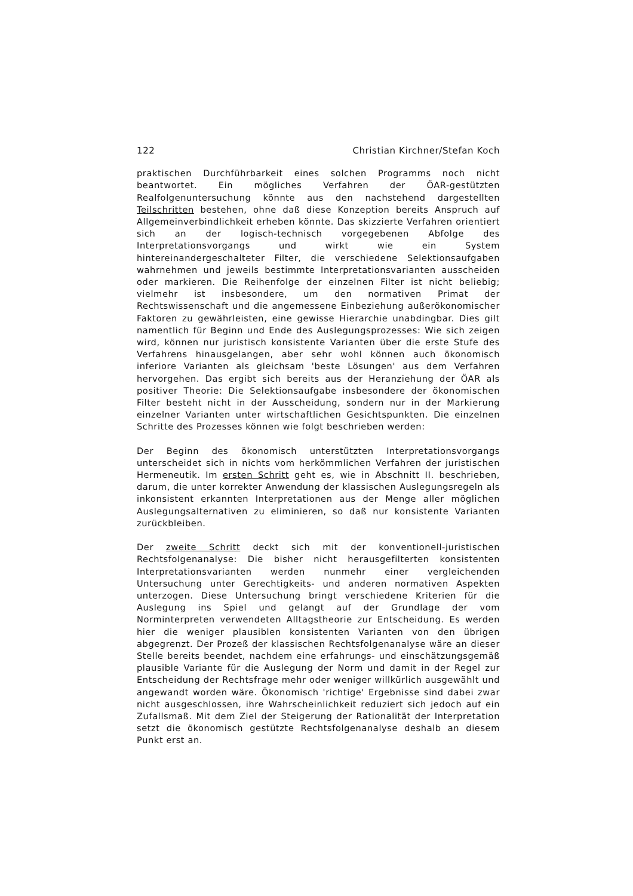122 Christian Kirchner/Stefan Koch
praktischen Durchführbarkeit eines solchen Programms noch nicht beantwortet. Ein mögliches Verfahren der ÖAR-gestützten Realfolgenuntersuchung könnte aus den nachstehend dargestellten Teilschritten bestehen, ohne daß diese Konzeption bereits Anspruch auf Allgemeinverbindlichkeit erheben könnte. Das skizzierte Verfahren orientiert sich an der logisch-technisch vorgegebenen Abfolge des Interpretationsvorgangs und wirkt wie ein System hintereinandergeschalteter Filter, die verschiedene Selektionsaufgaben wahrnehmen und jeweils bestimmte Interpretationsvarianten ausscheiden oder markieren. Die Reihenfolge der einzelnen Filter ist nicht beliebig; vielmehr ist insbesondere, um den normativen Primat der Rechtswissenschaft und die angemessene Einbeziehung außerökonomischer Faktoren zu gewährleisten, eine gewisse Hierarchie unabdingbar. Dies gilt namentlich für Beginn und Ende des Auslegungsprozesses: Wie sich zeigen wird, können nur juristisch konsistente Varianten über die erste Stufe des Verfahrens hinausgelangen, aber sehr wohl können auch ökonomisch inferiore Varianten als gleichsam 'beste Lösungen' aus dem Verfahren hervorgehen. Das ergibt sich bereits aus der Heranziehung der ÖAR als positiver Theorie: Die Selektionsaufgabe insbesondere der ökonomischen Filter besteht nicht in der Ausscheidung, sondern nur in der Markierung einzelner Varianten unter wirtschaftlichen Gesichtspunkten. Die einzelnen Schritte des Prozesses können wie folgt beschrieben werden:
Der Beginn des ökonomisch unterstützten Interpretationsvorgangs unterscheidet sich in nichts vom herkömmlichen Verfahren der juristischen Hermeneutik. Im ersten Schritt geht es, wie in Abschnitt II. beschrieben, darum, die unter korrekter Anwendung der klassischen Auslegungsregeln als inkonsistent erkannten Interpretationen aus der Menge aller möglichen Auslegungsalternativen zu eliminieren, so daß nur konsistente Varianten zurückbleiben.
Der zweite Schritt deckt sich mit der konventionell-juristischen Rechtsfolgenanalyse: Die bisher nicht herausgefilterten konsistenten Interpretationsvarianten werden nunmehr einer vergleichenden Untersuchung unter Gerechtigkeits- und anderen normativen Aspekten unterzogen. Diese Untersuchung bringt verschiedene Kriterien für die Auslegung ins Spiel und gelangt auf der Grundlage der vom Norminterpreten verwendeten Alltagstheorie zur Entscheidung. Es werden hier die weniger plausiblen konsistenten Varianten von den übrigen abgegrenzt. Der Prozeß der klassischen Rechtsfolgenanalyse wäre an dieser Stelle bereits beendet, nachdem eine erfahrungs- und einschätzungsgemäß plausible Variante für die Auslegung der Norm und damit in der Regel zur Entscheidung der Rechtsfrage mehr oder weniger willkürlich ausgewählt und angewandt worden wäre. Ökonomisch 'richtige' Ergebnisse sind dabei zwar nicht ausgeschlossen, ihre Wahrscheinlichkeit reduziert sich jedoch auf ein Zufallsmaß. Mit dem Ziel der Steigerung der Rationalität der Interpretation setzt die ökonomisch gestützte Rechtsfolgenanalyse deshalb an diesem Punkt erst an.